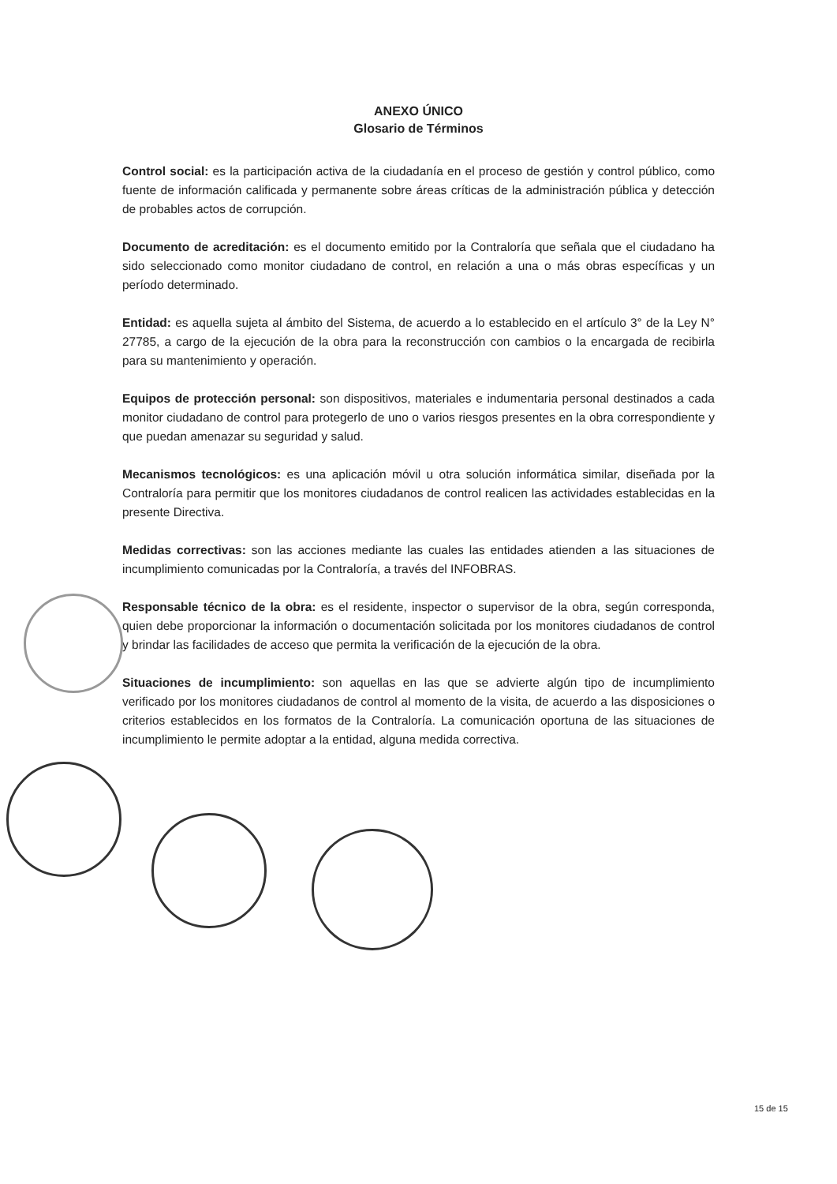ANEXO ÚNICO
Glosario de Términos
Control social: es la participación activa de la ciudadanía en el proceso de gestión y control público, como fuente de información calificada y permanente sobre áreas críticas de la administración pública y detección de probables actos de corrupción.
Documento de acreditación: es el documento emitido por la Contraloría que señala que el ciudadano ha sido seleccionado como monitor ciudadano de control, en relación a una o más obras específicas y un período determinado.
Entidad: es aquella sujeta al ámbito del Sistema, de acuerdo a lo establecido en el artículo 3° de la Ley N° 27785, a cargo de la ejecución de la obra para la reconstrucción con cambios o la encargada de recibirla para su mantenimiento y operación.
Equipos de protección personal: son dispositivos, materiales e indumentaria personal destinados a cada monitor ciudadano de control para protegerlo de uno o varios riesgos presentes en la obra correspondiente y que puedan amenazar su seguridad y salud.
Mecanismos tecnológicos: es una aplicación móvil u otra solución informática similar, diseñada por la Contraloría para permitir que los monitores ciudadanos de control realicen las actividades establecidas en la presente Directiva.
Medidas correctivas: son las acciones mediante las cuales las entidades atienden a las situaciones de incumplimiento comunicadas por la Contraloría, a través del INFOBRAS.
Responsable técnico de la obra: es el residente, inspector o supervisor de la obra, según corresponda, quien debe proporcionar la información o documentación solicitada por los monitores ciudadanos de control y brindar las facilidades de acceso que permita la verificación de la ejecución de la obra.
Situaciones de incumplimiento: son aquellas en las que se advierte algún tipo de incumplimiento verificado por los monitores ciudadanos de control al momento de la visita, de acuerdo a las disposiciones o criterios establecidos en los formatos de la Contraloría. La comunicación oportuna de las situaciones de incumplimiento le permite adoptar a la entidad, alguna medida correctiva.
15 de 15